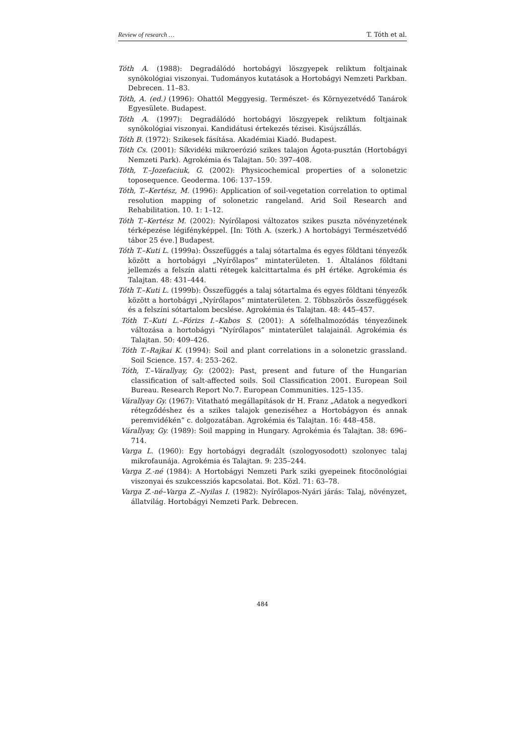Review of research … T. Tóth et al.
Tóth A. (1988): Degradálódó hortobágyi löszgyepek reliktum foltjainak synökológiai viszonyai. Tudományos kutatások a Hortobágyi Nemzeti Parkban. Debrecen. 11–83.
Tóth, A. (ed.) (1996): Ohattól Meggyesig. Természet- és Környezetvédő Tanárok Egyesülete. Budapest.
Tóth A. (1997): Degradálódó hortobágyi löszgyepek reliktum foltjainak synökológiai viszonyai. Kandidátusi értekezés tézisei. Kisújszállás.
Tóth B. (1972): Szikesek fásítása. Akadémiai Kiadó. Budapest.
Tóth Cs. (2001): Síkvidéki mikroerózió szikes talajon Ágota-pusztán (Hortobágyi Nemzeti Park). Agrokémia és Talajtan. 50: 397–408.
Tóth, T.–Jozefaciuk, G. (2002): Physicochemical properties of a solonetzic toposequence. Geoderma. 106: 137–159.
Tóth, T.–Kertész, M. (1996): Application of soil-vegetation correlation to optimal resolution mapping of solonetzic rangeland. Arid Soil Research and Rehabilitation. 10. 1: 1–12.
Tóth T.–Kertész M. (2002): Nyírőlaposi változatos szikes puszta növényzetének térképezése légifényképpel. [In: Tóth A. (szerk.) A hortobágyi Természetvédő tábor 25 éve.] Budapest.
Tóth T.–Kuti L. (1999a): Összefüggés a talaj sótartalma és egyes földtani tényezők között a hortobágyi „Nyírőlapos” mintaterületen. 1. Általános földtani jellemzés a felszín alatti rétegek kalcittartalma és pH értéke. Agrokémia és Talajtan. 48: 431–444.
Tóth T.–Kuti L. (1999b): Összefüggés a talaj sótartalma és egyes földtani tényezők között a hortobágyi „Nyírőlapos” mintaterületen. 2. Többszörös összefüggések és a felszíni sótartalom becslése. Agrokémia és Talajtan. 48: 445–457.
Tóth T.–Kuti L.–Fórizs I.–Kabos S. (2001): A sófelhalmozódás tényezőinek változása a hortobágyi “Nyírőlapos” mintaterület talajainál. Agrokémia és Talajtan. 50: 409–426.
Tóth T.–Rajkai K. (1994): Soil and plant correlations in a solonetzic grassland. Soil Science. 157. 4: 253–262.
Tóth, T.–Várallyay, Gy. (2002): Past, present and future of the Hungarian classification of salt-affected soils. Soil Classification 2001. European Soil Bureau. Research Report No.7. European Communities. 125–135.
Várallyay Gy. (1967): Vitatható megállapítások dr H. Franz „Adatok a negyedkori rétegződéshez és a szikes talajok geneziséhez a Hortobágyon és annak peremvidékén” c. dolgozatában. Agrokémia és Talajtan. 16: 448–458.
Várallyay, Gy. (1989): Soil mapping in Hungary. Agrokémia és Talajtan. 38: 696–714.
Varga L. (1960): Egy hortobágyi degradált (szologyosodott) szolonyec talaj mikrofaunája. Agrokémia és Talajtan. 9: 235–244.
Varga Z.-né (1984): A Hortobágyi Nemzeti Park sziki gyepeinek fitocönológiai viszonyai és szukcessziós kapcsolatai. Bot. Közl. 71: 63–78.
Varga Z.-né–Varga Z.–Nyilas I. (1982): Nyírőlapos-Nyári járás: Talaj, növényzet, állatvilág. Hortobágyi Nemzeti Park. Debrecen.
484